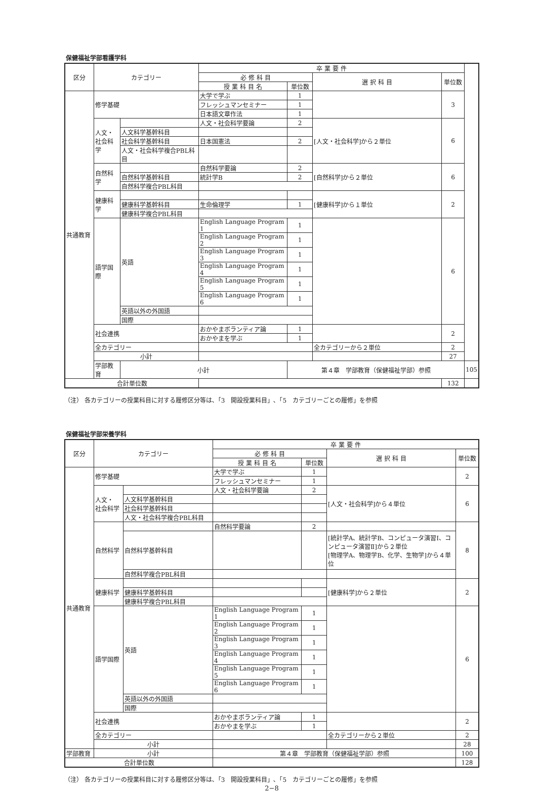保健福祉学部看護学科
| 区分 | カテゴリー | | 卒 業 要 件 | | | | |
| --- | --- | --- | --- | --- | --- | --- | --- |
| | | | 必 修 科 目 | | 選 択 科 目 | 単位数 | |
| | | | 授 業 科 目 名 | 単位数 | | | |
| 共通教育 | 修学基礎 | | 大学で学ぶ | 1 | | 3 | |
| | | | フレッシュマンセミナー | 1 | | | |
| | | | 日本語文章作法 | 1 | | | |
| | 人文・ 社会科学 | | 人文・社会科学要論 | 2 | [人文・社会科学]から２単位 | 6 | |
| | | 人文科学基幹科目 | | | | | |
| | | 社会科学基幹科目 | 日本国憲法 | 2 | | | |
| | | 人文・社会科学複合PBL科目 | | | | | |
| | 自然科学 | | 自然科学要論 | 2 | [自然科学]から２単位 | 6 | |
| | | 自然科学基幹科目 | 統計学B | 2 | | | |
| | | 自然科学複合PBL科目 | | | | | |
| | 健康科学 | | | | [健康科学]から１単位 | 2 | |
| | | 健康科学基幹科目 | 生命倫理学 | 1 | | | |
| | | 健康科学複合PBL科目 | | | | | |
| | 語学国際 | 英語 | English Language Program 1 | 1 | | 6 | |
| | | | English Language Program 2 | 1 | | | |
| | | | English Language Program 3 | 1 | | | |
| | | | English Language Program 4 | 1 | | | |
| | | | English Language Program 5 | 1 | | | |
| | | | English Language Program 6 | 1 | | | |
| | | 英語以外の外国語 | | | | | |
| | | 国際 | | | | | |
| | 社会連携 | | おかやまボランティア論 | 1 | | 2 | |
| | | | おかやまを学ぶ | 1 | | | |
| | 全カテゴリー | | | | 全カテゴリーから２単位 | 2 | |
| | 小計 | | | | | 27 | |
| | 学部教育 | 小計 | | 第４章 学部教育（保健福祉学部）参照 | | | 105 |
| 合計単位数 | | | | | | 132 | |
（注） 各カテゴリーの授業科目に対する履修区分等は､「3　開設授業科目」､「5　カテゴリーごとの履修」を参照
保健福祉学部栄養学科
| 区分 | カテゴリー | | 卒 業 要 件 | | | |
| --- | --- | --- | --- | --- | --- | --- |
| | | | 必 修 科 目 | | 選 択 科 目 | 単位数 |
| | | | 授 業 科 目 名 | 単位数 | | |
| 共通教育 | 修学基礎 | | 大学で学ぶ | 1 | | 2 |
| | | | フレッシュマンセミナー | 1 | | |
| | 人文・ 社会科学 | | 人文・社会科学要論 | 2 | [人文・社会科学]から４単位 | 6 |
| | | 人文科学基幹科目 | | | | |
| | | 社会科学基幹科目 | | | | |
| | | 人文・社会科学複合PBL科目 | | | | |
| | 自然科学 | | 自然科学要論 | 2 | | 8 |
| | | 自然科学基幹科目 | | | [統計学A、統計学B、コンピュータ演習Ⅰ、コンピュータ演習Ⅱ]から２単位 [物理学A、物理学B、化学、生物学]から４単位 | |
| | | 自然科学複合PBL科目 | | | | |
| | 健康科学 | | | | [健康科学]から２単位 | 2 |
| | | 健康科学基幹科目 | | | | |
| | | 健康科学複合PBL科目 | | | | |
| | 語学国際 | 英語 | English Language Program 1 | 1 | | 6 |
| | | | English Language Program 2 | 1 | | |
| | | | English Language Program 3 | 1 | | |
| | | | English Language Program 4 | 1 | | |
| | | | English Language Program 5 | 1 | | |
| | | | English Language Program 6 | 1 | | |
| | | 英語以外の外国語 | | | | |
| | | 国際 | | | | |
| | 社会連携 | | おかやまボランティア論 | 1 | | 2 |
| | | | おかやまを学ぶ | 1 | | |
| | 全カテゴリー | | | | 全カテゴリーから２単位 | 2 |
| | 小計 | | | | | 28 |
| 学部教育 | 小計 | | 第４章 学部教育（保健福祉学部）参照 | | | 100 |
| 合計単位数 | | | | | | 128 |
（注） 各カテゴリーの授業科目に対する履修区分等は､「3　開設授業科目」､「5　カテゴリーごとの履修」を参照
2−8